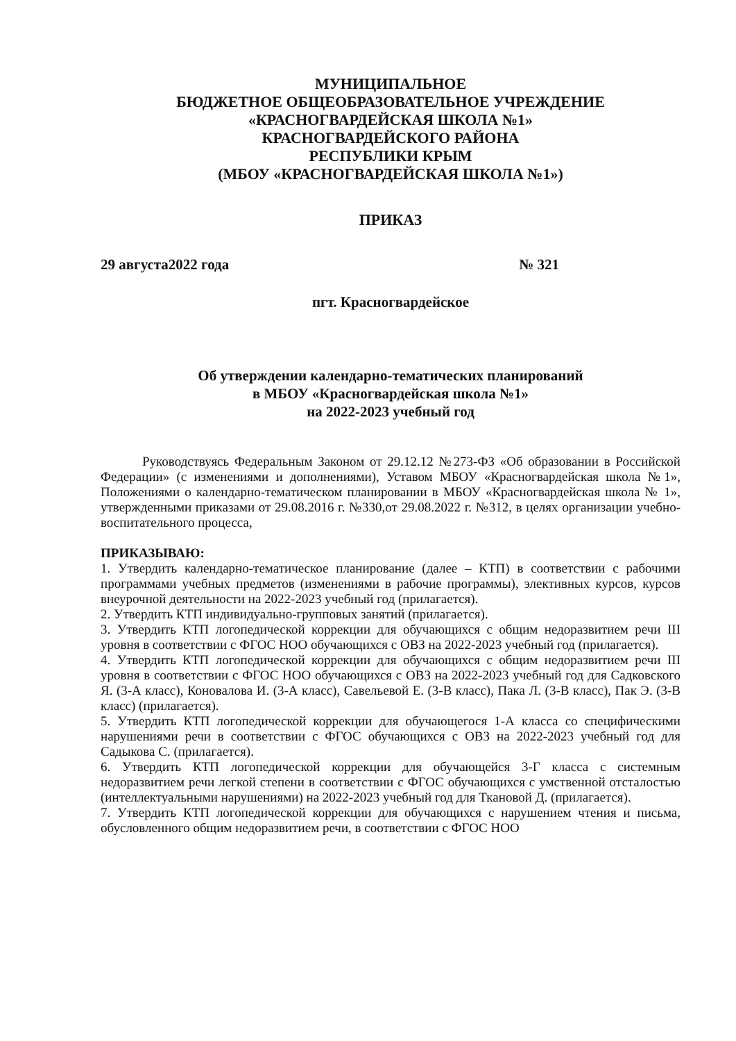МУНИЦИПАЛЬНОЕ
БЮДЖЕТНОЕ ОБЩЕОБРАЗОВАТЕЛЬНОЕ УЧРЕЖДЕНИЕ
«КРАСНОГВАРДЕЙСКАЯ ШКОЛА №1»
КРАСНОГВАРДЕЙСКОГО РАЙОНА
РЕСПУБЛИКИ КРЫМ
(МБОУ «КРАСНОГВАРДЕЙСКАЯ ШКОЛА №1»)
ПРИКАЗ
29 августа2022 года № 321
пгт. Красногвардейское
Об утверждении календарно-тематических планирований
в МБОУ «Красногвардейская школа №1»
на 2022-2023 учебный год
Руководствуясь Федеральным Законом от 29.12.12 №273-ФЗ «Об образовании в Российской Федерации» (с изменениями и дополнениями), Уставом МБОУ «Красногвардейская школа №1», Положениями о календарно-тематическом планировании в МБОУ «Красногвардейская школа № 1», утвержденными приказами от 29.08.2016 г. №330,от 29.08.2022 г. №312, в целях организации учебно-воспитательного процесса,
ПРИКАЗЫВАЮ:
1. Утвердить календарно-тематическое планирование (далее – КТП) в соответствии с рабочими программами учебных предметов (изменениями в рабочие программы), элективных курсов, курсов внеурочной деятельности на 2022-2023 учебный год (прилагается).
2. Утвердить КТП индивидуально-групповых занятий (прилагается).
3. Утвердить КТП логопедической коррекции для обучающихся с общим недоразвитием речи III уровня в соответствии с ФГОС НОО обучающихся с ОВЗ на 2022-2023 учебный год (прилагается).
4. Утвердить КТП логопедической коррекции для обучающихся с общим недоразвитием речи III уровня в соответствии с ФГОС НОО обучающихся с ОВЗ на 2022-2023 учебный год для Садковского Я. (3-А класс), Коновалова И. (3-А класс), Савельевой Е. (3-В класс), Пака Л. (3-В класс), Пак Э. (3-В класс) (прилагается).
5. Утвердить КТП логопедической коррекции для обучающегося 1-А класса со специфическими нарушениями речи в соответствии с ФГОС обучающихся с ОВЗ на 2022-2023 учебный год для Садыкова С. (прилагается).
6. Утвердить КТП логопедической коррекции для обучающейся 3-Г класса с системным недоразвитием речи легкой степени в соответствии с ФГОС обучающихся с умственной отсталостью (интеллектуальными нарушениями) на 2022-2023 учебный год для Ткановой Д. (прилагается).
7. Утвердить КТП логопедической коррекции для обучающихся с нарушением чтения и письма, обусловленного общим недоразвитием речи, в соответствии с ФГОС НОО